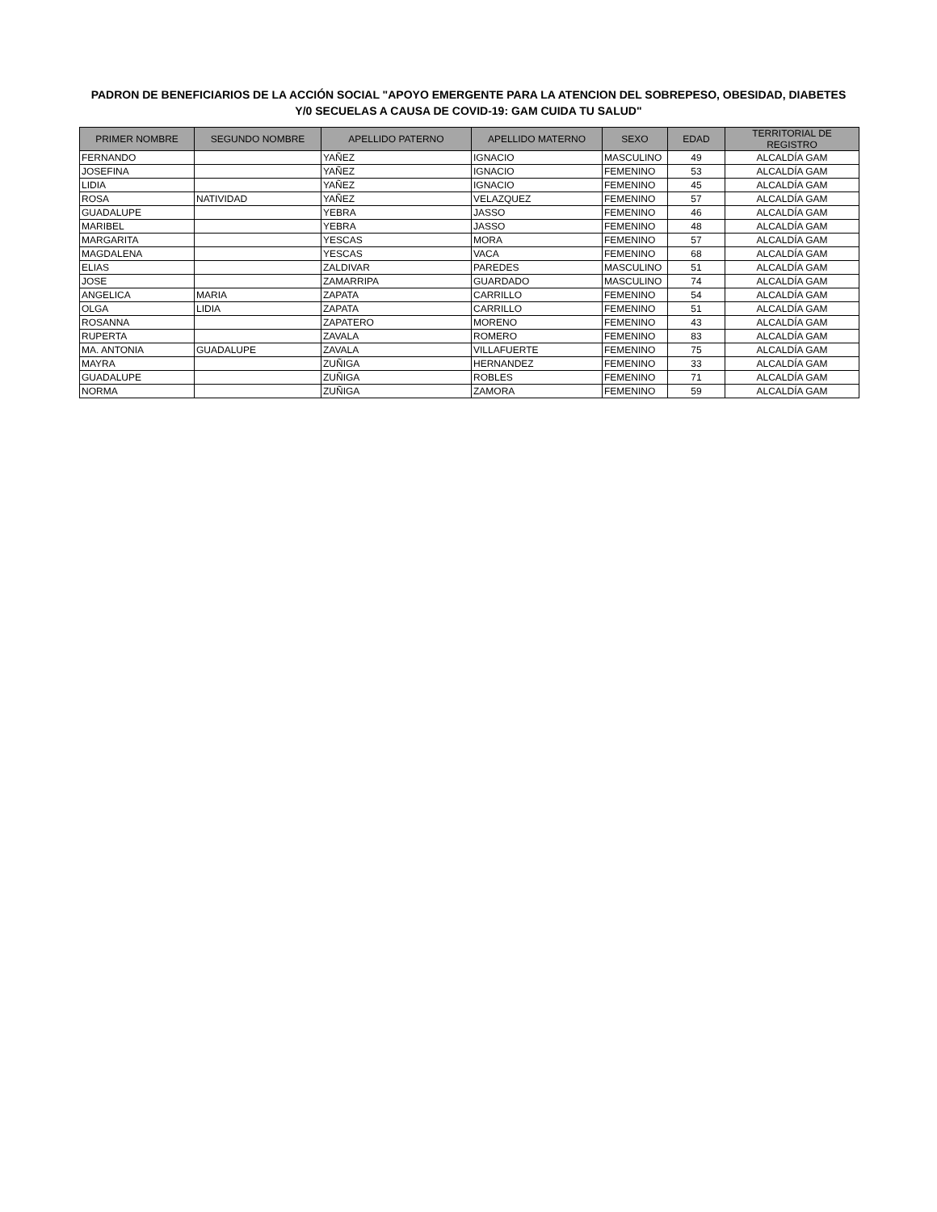PADRON DE BENEFICIARIOS DE LA ACCIÓN SOCIAL "APOYO EMERGENTE PARA LA ATENCION DEL SOBREPESO, OBESIDAD, DIABETES
Y/0 SECUELAS A CAUSA DE COVID-19: GAM CUIDA TU SALUD"
| PRIMER NOMBRE | SEGUNDO NOMBRE | APELLIDO PATERNO | APELLIDO MATERNO | SEXO | EDAD | TERRITORIAL DE REGISTRO |
| --- | --- | --- | --- | --- | --- | --- |
| FERNANDO | | YAÑEZ | IGNACIO | MASCULINO | 49 | ALCALDÍA GAM |
| JOSEFINA | | YAÑEZ | IGNACIO | FEMENINO | 53 | ALCALDÍA GAM |
| LIDIA | | YAÑEZ | IGNACIO | FEMENINO | 45 | ALCALDÍA GAM |
| ROSA | NATIVIDAD | YAÑEZ | VELAZQUEZ | FEMENINO | 57 | ALCALDÍA GAM |
| GUADALUPE | | YEBRA | JASSO | FEMENINO | 46 | ALCALDÍA GAM |
| MARIBEL | | YEBRA | JASSO | FEMENINO | 48 | ALCALDÍA GAM |
| MARGARITA | | YESCAS | MORA | FEMENINO | 57 | ALCALDÍA GAM |
| MAGDALENA | | YESCAS | VACA | FEMENINO | 68 | ALCALDÍA GAM |
| ELIAS | | ZALDIVAR | PAREDES | MASCULINO | 51 | ALCALDÍA GAM |
| JOSE | | ZAMARRIPA | GUARDADO | MASCULINO | 74 | ALCALDÍA GAM |
| ANGELICA | MARIA | ZAPATA | CARRILLO | FEMENINO | 54 | ALCALDÍA GAM |
| OLGA | LIDIA | ZAPATA | CARRILLO | FEMENINO | 51 | ALCALDÍA GAM |
| ROSANNA | | ZAPATERO | MORENO | FEMENINO | 43 | ALCALDÍA GAM |
| RUPERTA | | ZAVALA | ROMERO | FEMENINO | 83 | ALCALDÍA GAM |
| MA. ANTONIA | GUADALUPE | ZAVALA | VILLAFUERTE | FEMENINO | 75 | ALCALDÍA GAM |
| MAYRA | | ZUÑIGA | HERNANDEZ | FEMENINO | 33 | ALCALDÍA GAM |
| GUADALUPE | | ZUÑIGA | ROBLES | FEMENINO | 71 | ALCALDÍA GAM |
| NORMA | | ZUÑIGA | ZAMORA | FEMENINO | 59 | ALCALDÍA GAM |